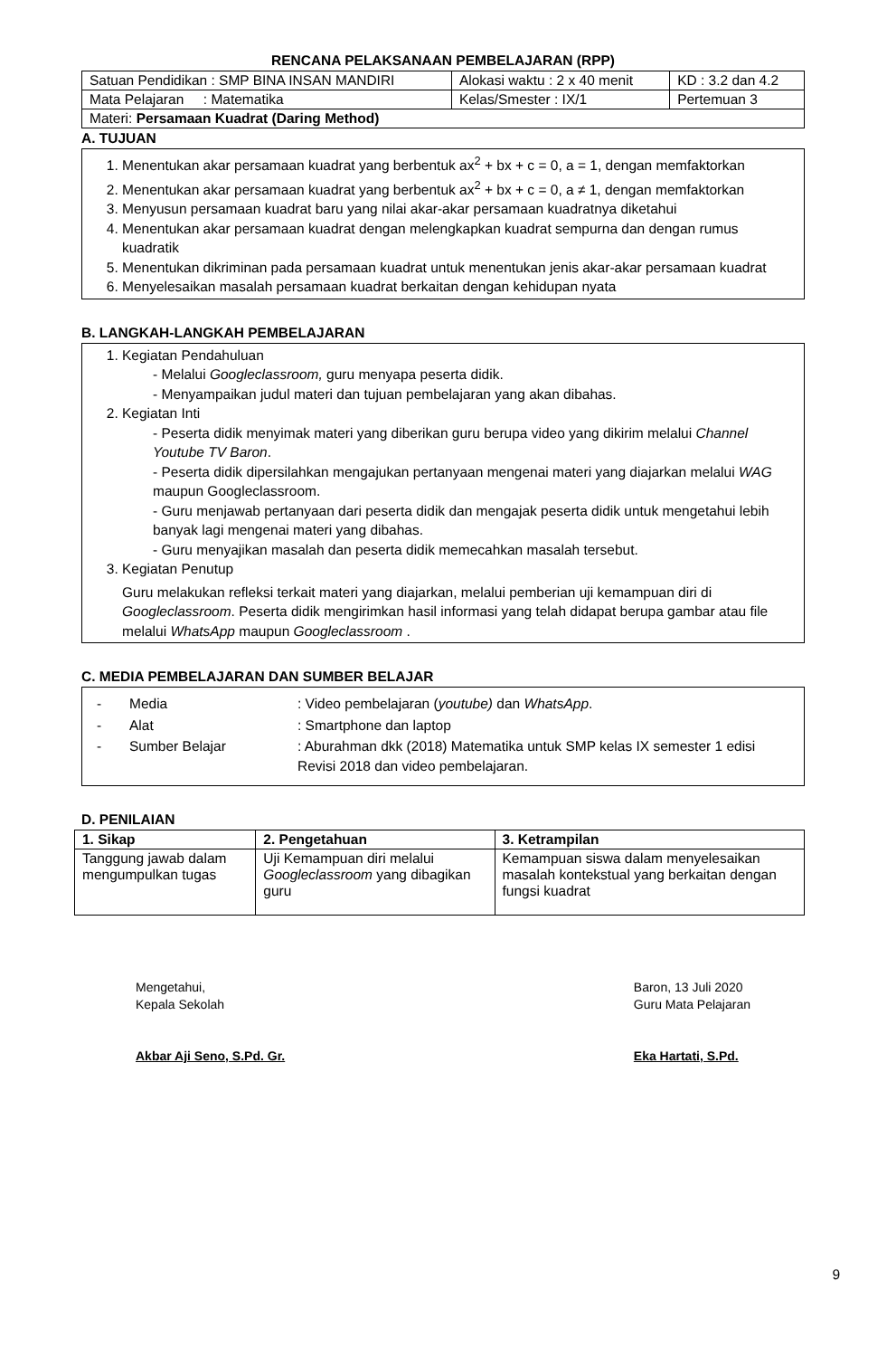RENCANA PELAKSANAAN PEMBELAJARAN (RPP)
| Satuan Pendidikan : SMP BINA INSAN MANDIRI | Alokasi waktu : 2 x 40 menit | KD : 3.2 dan 4.2 |
| Mata Pelajaran : Matematika | Kelas/Smester : IX/1 | Pertemuan 3 |
| Materi: Persamaan Kuadrat (Daring Method) | | |
A. TUJUAN
1. Menentukan akar persamaan kuadrat yang berbentuk ax<sup>2</sup> + bx + c = 0, a = 1, dengan memfaktorkan
2. Menentukan akar persamaan kuadrat yang berbentuk ax<sup>2</sup> + bx + c = 0, a ≠ 1, dengan memfaktorkan
3. Menyusun persamaan kuadrat baru yang nilai akar-akar persamaan kuadratnya diketahui
4. Menentukan akar persamaan kuadrat dengan melengkapkan kuadrat sempurna dan dengan rumus kuadratik
5. Menentukan dikriminan pada persamaan kuadrat untuk menentukan jenis akar-akar persamaan kuadrat
6. Menyelesaikan masalah persamaan kuadrat berkaitan dengan kehidupan nyata
B. LANGKAH-LANGKAH PEMBELAJARAN
1. Kegiatan Pendahuluan
- Melalui Googleclassroom, guru menyapa peserta didik.
- Menyampaikan judul materi dan tujuan pembelajaran yang akan dibahas.
2. Kegiatan Inti
- Peserta didik menyimak materi yang diberikan guru berupa video yang dikirim melalui Channel Youtube TV Baron.
- Peserta didik dipersilahkan mengajukan pertanyaan mengenai materi yang diajarkan melalui WAG maupun Googleclassroom.
- Guru menjawab pertanyaan dari peserta didik dan mengajak peserta didik untuk mengetahui lebih banyak lagi mengenai materi yang dibahas.
- Guru menyajikan masalah dan peserta didik memecahkan masalah tersebut.
3. Kegiatan Penutup
Guru melakukan refleksi terkait materi yang diajarkan, melalui pemberian uji kemampuan diri di Googleclassroom. Peserta didik mengirimkan hasil informasi yang telah didapat berupa gambar atau file melalui WhatsApp maupun Googleclassroom .
C. MEDIA PEMBELAJARAN DAN SUMBER BELAJAR
| - | Media | : Video pembelajaran ( youtube) dan WhatsApp . |
| - | Alat | : Smartphone dan laptop |
| - | Sumber Belajar | : Aburahman dkk (2018) Matematika untuk SMP kelas IX semester 1 edisi Revisi 2018 dan video pembelajaran. |
D. PENILAIAN
| 1. Sikap | 2. Pengetahuan | 3. Ketrampilan |
| --- | --- | --- |
| Tanggung jawab dalam mengumpulkan tugas | Uji Kemampuan diri melalui Googleclassroom yang dibagikan guru | Kemampuan siswa dalam menyelesaikan masalah kontekstual yang berkaitan dengan fungsi kuadrat |
Mengetahui,
Kepala Sekolah
Akbar Aji Seno, S.Pd. Gr.
Baron, 13 Juli 2020
Guru Mata Pelajaran
Eka Hartati, S.Pd.
9